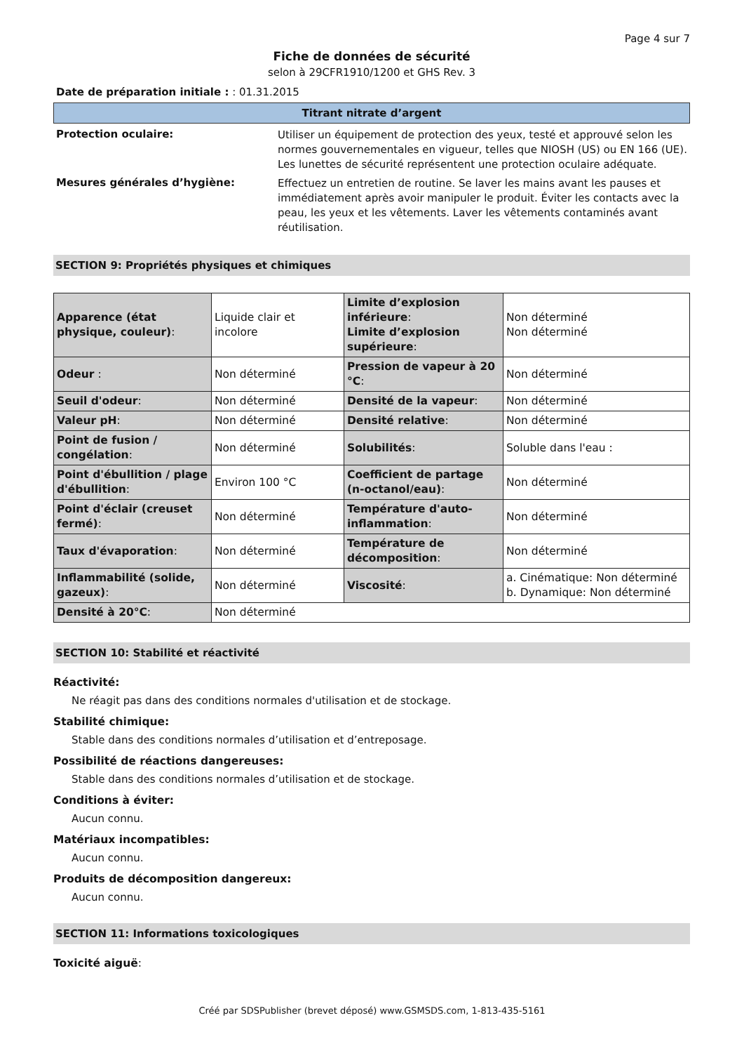Page 4 sur 7
Fiche de données de sécurité
selon à 29CFR1910/1200 et GHS Rev. 3
Date de préparation initiale : : 01.31.2015
Titrant nitrate d’argent
Protection oculaire:
Utiliser un équipement de protection des yeux, testé et approuvé selon les normes gouvernementales en vigueur, telles que NIOSH (US) ou EN 166 (UE). Les lunettes de sécurité représentent une protection oculaire adéquate.
Mesures générales d’hygiène:
Effectuez un entretien de routine. Se laver les mains avant les pauses et immédiatement après avoir manipuler le produit. Éviter les contacts avec la peau, les yeux et les vêtements. Laver les vêtements contaminés avant réutilisation.
SECTION 9: Propriétés physiques et chimiques
| Apparence (état physique, couleur) : | Liquide clair et incolore | Limite d’explosion inférieure : Limite d’explosion supérieure : | Non déterminé Non déterminé |
| Odeur : | Non déterminé | Pression de vapeur à 20 °C : | Non déterminé |
| Seuil d'odeur : | Non déterminé | Densité de la vapeur : | Non déterminé |
| Valeur pH : | Non déterminé | Densité relative : | Non déterminé |
| Point de fusion / congélation : | Non déterminé | Solubilités : | Soluble dans l'eau : |
| Point d'ébullition / plage d'ébullition : | Environ 100 °C | Coefficient de partage (n-octanol/eau) : | Non déterminé |
| Point d'éclair (creuset fermé) : | Non déterminé | Température d'auto-inflammation : | Non déterminé |
| Taux d'évaporation : | Non déterminé | Température de décomposition : | Non déterminé |
| Inflammabilité (solide, gazeux) : | Non déterminé | Viscosité : | a. Cinématique: Non déterminé b. Dynamique: Non déterminé |
| Densité à 20°C : | Non déterminé | | |
SECTION 10: Stabilité et réactivité
Réactivité:
Ne réagit pas dans des conditions normales d'utilisation et de stockage.
Stabilité chimique:
Stable dans des conditions normales d’utilisation et d’entreposage.
Possibilité de réactions dangereuses:
Stable dans des conditions normales d’utilisation et de stockage.
Conditions à éviter:
Aucun connu.
Matériaux incompatibles:
Aucun connu.
Produits de décomposition dangereux:
Aucun connu.
SECTION 11: Informations toxicologiques
Toxicité aiguë:
Créé par SDSPublisher (brevet déposé) www.GSMSDS.com, 1-813-435-5161